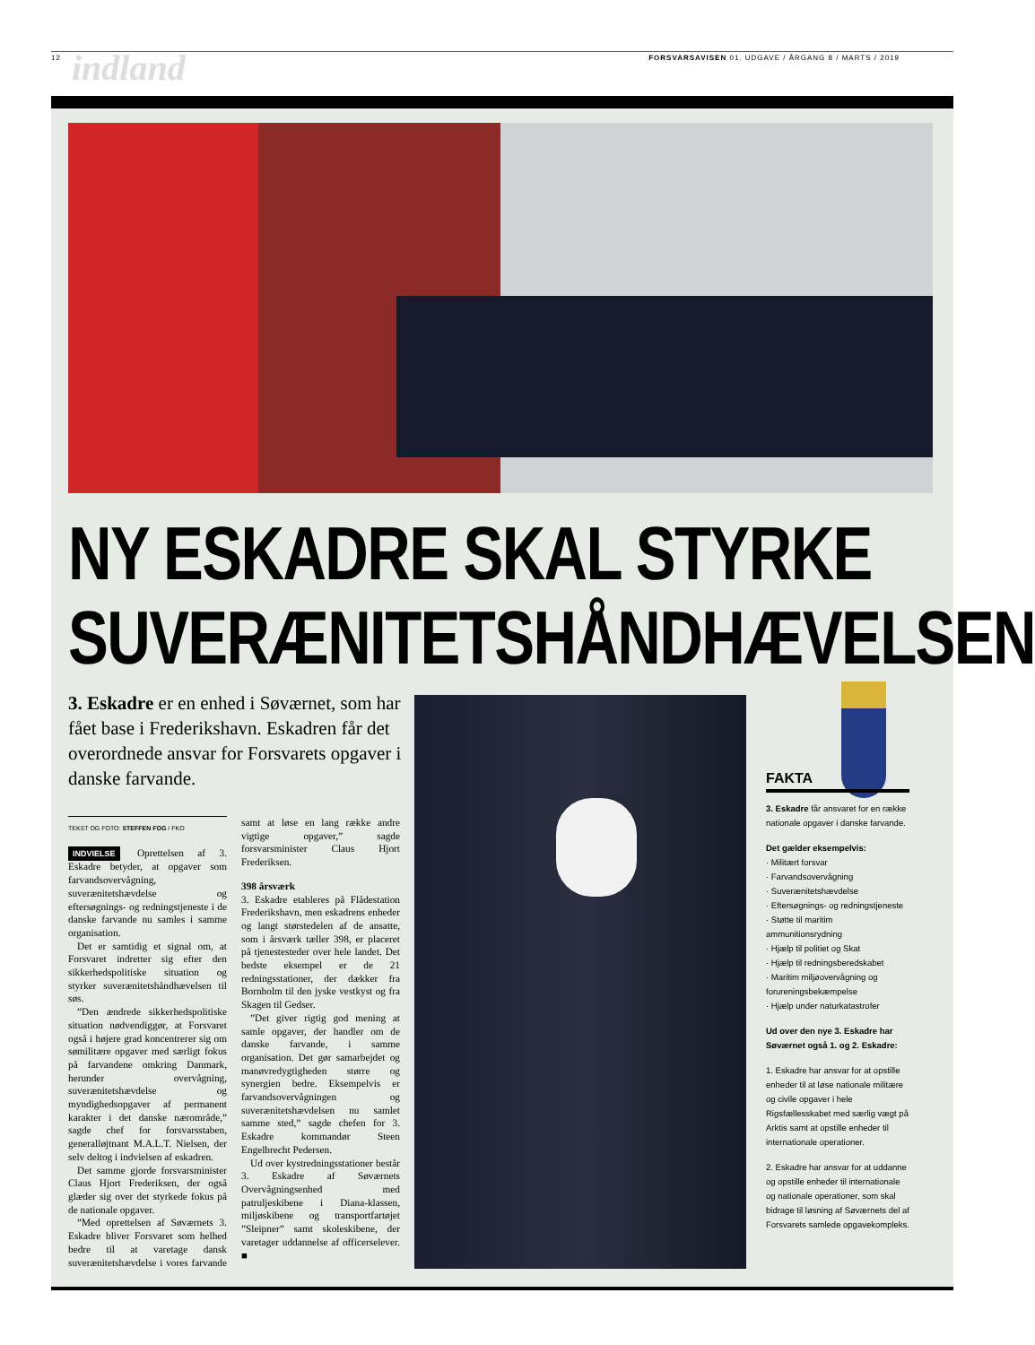12 FORSVARSAVISEN 01. UDGAVE / ÅRGANG 8 / MARTS / 2019
indland
NY ESKADRE SKAL STYRKE
SUVERÆNITETSHÅNDHÆVELSEN
3. Eskadre er en enhed i Søværnet, som har fået base i Frederikshavn. Eskadren får det overordnede ansvar for Forsvarets opgaver i danske farvande.
TEKST OG FOTO: STEFFEN FOG / FKO
INDVIELSE Oprettelsen af 3. Eskadre betyder, at opgaver som farvandsovervågning, suverænitetshævdelse og eftersøgnings- og redningstjeneste i de danske farvande nu samles i samme organisation.
Det er samtidig et signal om, at Forsvaret indretter sig efter den sikkerhedspolitiske situation og styrker suverænitetshåndhævelsen til søs.
”Den ændrede sikkerhedspolitiske situation nødvendiggør, at Forsvaret også i højere grad koncentrerer sig om sømilitære opgaver med særligt fokus på farvandene omkring Danmark, herunder overvågning, suverænitetshævdelse og myndighedsopgaver af permanent karakter i det danske nærområde,” sagde chef for forsvarsstaben, generalløjtnant M.A.L.T. Nielsen, der selv deltog i indvielsen af eskadren.
Det samme gjorde forsvarsminister Claus Hjort Frederiksen, der også glæder sig over det styrkede fokus på de nationale opgaver.
”Med oprettelsen af Søværnets 3. Eskadre bliver Forsvaret som helhed bedre til at varetage dansk suverænitetshævdelse i vores farvande samt at løse en lang række andre vigtige opgaver,” sagde forsvarsminister Claus Hjort Frederiksen.
398 årsværk
3. Eskadre etableres på Flådestation Frederikshavn, men eskadrens enheder og langt størstedelen af de ansatte, som i årsværk tæller 398, er placeret på tjenestesteder over hele landet. Det bedste eksempel er de 21 redningsstationer, der dækker fra Bornholm til den jyske vestkyst og fra Skagen til Gedser.
”Det giver rigtig god mening at samle opgaver, der handler om de danske farvande, i samme organisation. Det gør samarbejdet og manøvredygtigheden større og synergien bedre. Eksempelvis er farvandsovervågningen og suverænitetshævdelsen nu samlet samme sted,” sagde chefen for 3. Eskadre kommandør Steen Engelbrecht Pedersen.
Ud over kystredningsstationer består 3. Eskadre af Søværnets Overvågningsenhed med patruljeskibene i Diana-klassen, miljøskibene og transportfartøjet ”Sleipner” samt skoleskibene, der varetager uddannelse af officerselever. ■
FAKTA
3. Eskadre får ansvaret for en række nationale opgaver i danske farvande.
Det gælder eksempelvis:
· Militært forsvar
· Farvandsovervågning
· Suverænitetshævdelse
· Eftersøgnings- og redningstjeneste
· Støtte til maritim ammunitionsrydning
· Hjælp til politiet og Skat
· Hjælp til redningsberedskabet
· Maritim miljøovervågning og forureningsbekæmpelse
· Hjælp under naturkatastrofer
Ud over den nye 3. Eskadre har Søværnet også 1. og 2. Eskadre:
1. Eskadre har ansvar for at opstille enheder til at løse nationale militære og civile opgaver i hele Rigsfællesskabet med særlig vægt på Arktis samt at opstille enheder til internationale operationer.
2. Eskadre har ansvar for at uddanne og opstille enheder til internationale og nationale operationer, som skal bidrage til løsning af Søværnets del af Forsvarets samlede opgavekompleks.